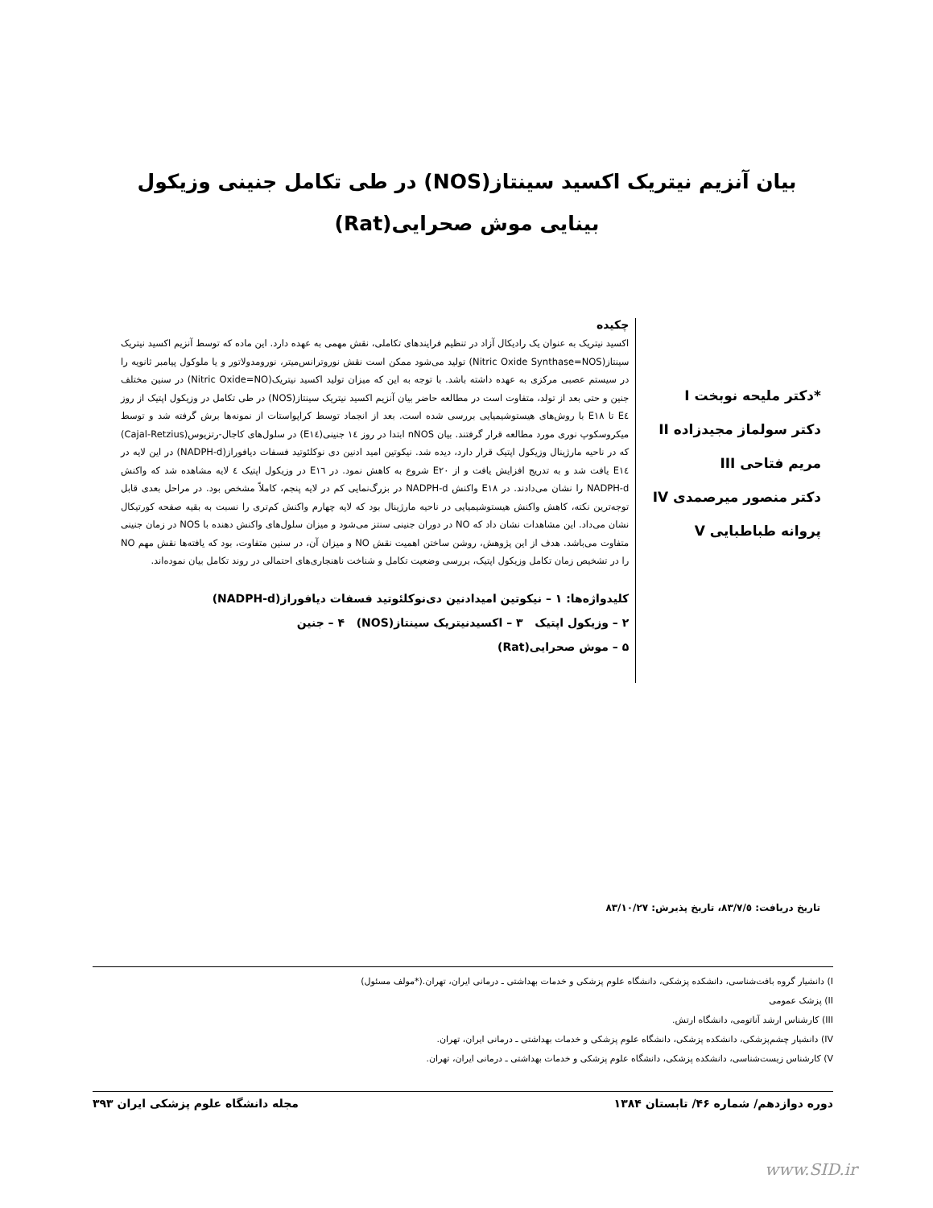بیان آنزیم نیتریک اکسید سینتاز(NOS) در طی تکامل جنینی وزیکول بینایی موش صحرایی(Rat)
*دکتر ملیحه نوبخت I
دکتر سولماز مجیدزاده II
مریم فتاحی III
دکتر منصور میرصمدی IV
پروانه طباطبایی V
چکیده
اکسید نیتریک به عنوان یک رادیکال آزاد در تنظیم فرایندهای تکاملی، نقش مهمی به عهده دارد. این ماده که توسط آنزیم اکسید نیتریک سینتاز(Nitric Oxide Synthase=NOS) تولید می‌شود ممکن است نقش نوروترانس‌میتر، نورومدولاتور و یا ملوکول پیامبر ثانویه را در سیستم عصبی مرکزی به عهده داشته باشد. با توجه به این که میزان تولید اکسید نیتریک(Nitric Oxide=NO) در سنین مختلف جنین و حتی بعد از تولد، متفاوت است در مطالعه حاضر بیان آنزیم اکسید نیتریک سینتاز(NOS) در طی تکامل در وزیکول اپتیک از روز E٤ تا E١٨ با روش‌های هیستوشیمیایی بررسی شده است. بعد از انجماد توسط کراپواستات از نمونه‌ها برش گرفته شد و توسط میکروسکوپ نوری مورد مطالعه قرار گرفتند. بیان nNOS ابتدا در روز ١٤ جنینی(E١٤) در سلول‌های کاجال-رتزیوس(Cajal-Retzius) که در ناحیه مارژینال وزیکول اپتیک قرار دارد، دیده شد. نیکوتین امید ادنین دی نوکلئوتید فسفات دیافوراز(NADPH-d) در این لایه در E١٤ یافت شد و به تدریج افزایش یافت و از E٢٠ شروع به کاهش نمود. در E١٦ در وزیکول اپتیک ٤ لایه مشاهده شد که واکنش NADPH-d را نشان می‌دادند. در E١٨ واکنش NADPH-d در بزرگ‌نمایی کم در لایه پنجم، کاملاً مشخص بود. در مراحل بعدی قابل توجه‌ترین نکته، کاهش واکنش هیستوشیمیایی در ناحیه مارژینال بود که لایه چهارم واکنش کم‌تری را نسبت به بقیه صفحه کورتیکال نشان می‌داد. این مشاهدات نشان داد که NO در دوران جنینی سنتز می‌شود و میزان سلول‌های واکنش دهنده با NOS در زمان جنینی متفاوت می‌باشد. هدف از این پژوهش، روشن ساختن اهمیت نقش NO و میزان آن، در سنین متفاوت، بود که یافته‌ها نقش مهم NO را در تشخیص زمان تکامل وزیکول اپتیک، بررسی وضعیت تکامل و شناخت ناهنجاری‌های احتمالی در روند تکامل بیان نموده‌اند.
کلیدواژه‌ها: ١ – نیکوتین امیدادنین دی‌نوکلئوتید فسفات دیافوراز(NADPH-d)
٢ – وزیکول اپتیک ٣ – اکسیدنیتریک سینتاز(NOS) ۴ – جنین
۵ – موش صحرایی(Rat)
تاریخ دریافت: ٨٣/٧/٥، تاریخ پذیرش: ٨٣/١٠/٢٧
I) دانشیار گروه بافت‌شناسی، دانشکده پزشکی، دانشگاه علوم پزشکی و خدمات بهداشتی ـ درمانی ایران، تهران.(*مولف مسئول)
II) پزشک عمومی
III) کارشناس ارشد آناتومی، دانشگاه ارتش.
IV) دانشیار چشم‌پزشکی، دانشکده پزشکی، دانشگاه علوم پزشکی و خدمات بهداشتی ـ درمانی ایران، تهران.
V) کارشناس زیست‌شناسی، دانشکده پزشکی، دانشگاه علوم پزشکی و خدمات بهداشتی ـ درمانی ایران، تهران.
دوره دوازدهم/ شماره ۴۶/ تابستان ١٣٨۴ مجله دانشگاه علوم پزشکی ایران ٣٩٣
www.SID.ir